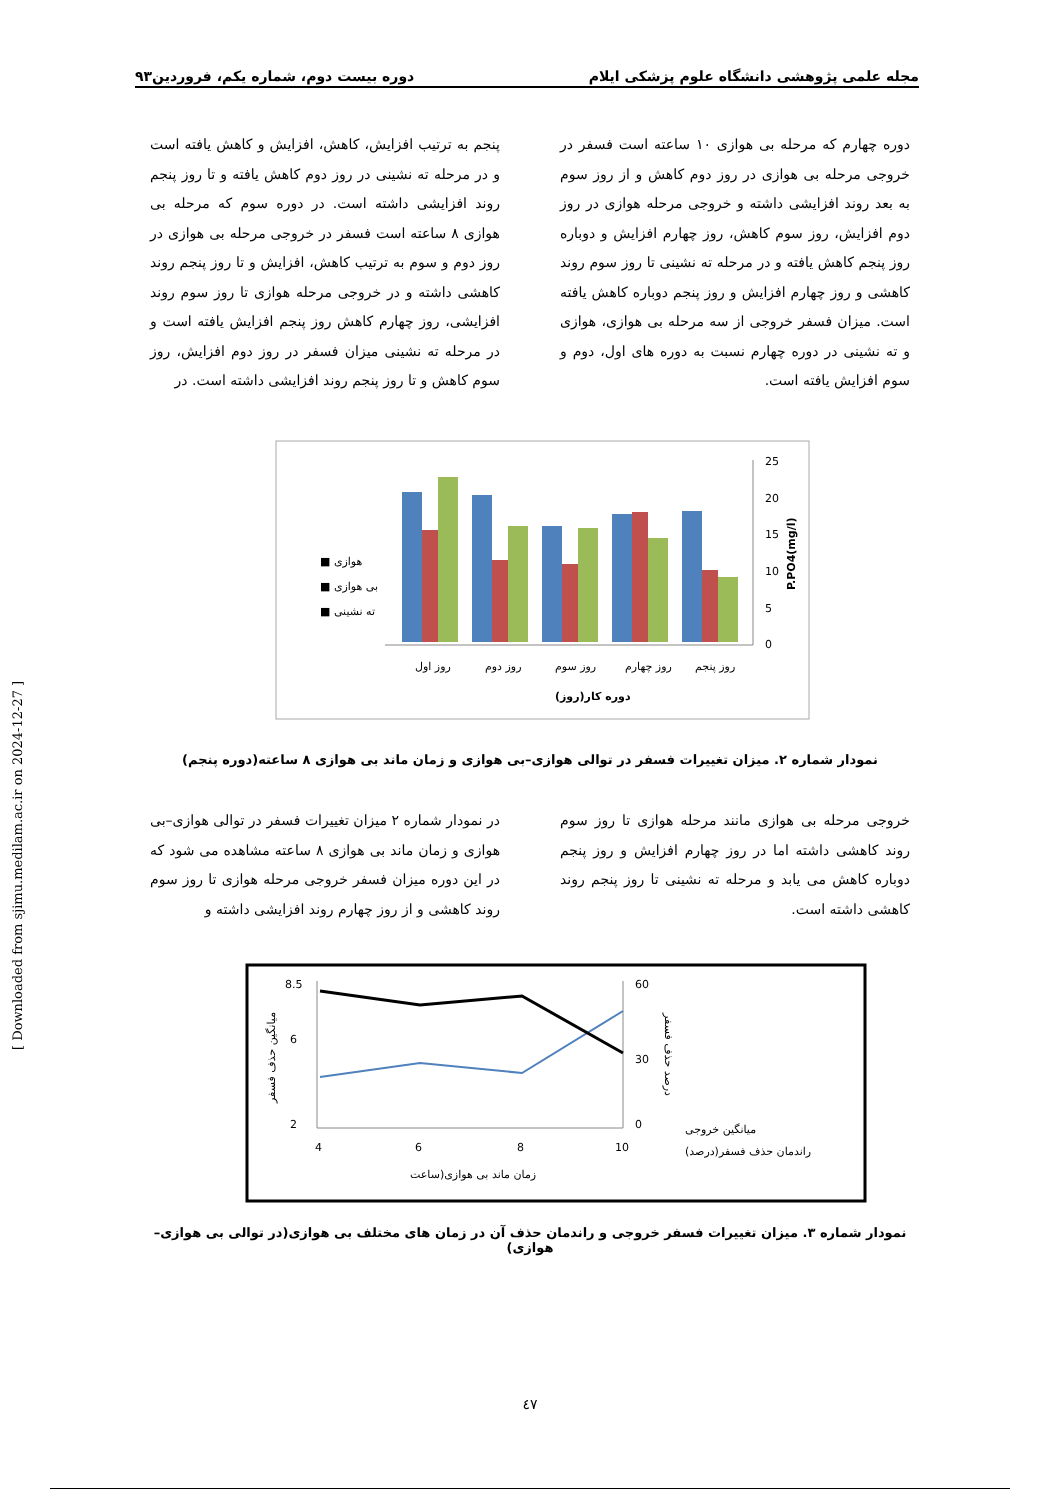مجله علمی پژوهشی دانشگاه علوم پزشکی ایلام دوره بیست دوم، شماره یکم، فروردین۹۳
پنجم به ترتیب افزایش، کاهش، افزایش و کاهش یافته است و در مرحله ته نشینی در روز دوم کاهش یافته و تا روز پنجم روند افزایشی داشته است. در دوره سوم که مرحله بی هوازی ۸ ساعته است فسفر در خروجی مرحله بی هوازی در روز دوم و سوم به ترتیب کاهش، افزایش و تا روز پنجم روند کاهشی داشته و در خروجی مرحله هوازی تا روز سوم روند افزایشی، روز چهارم کاهش روز پنجم افزایش یافته است و در مرحله ته نشینی میزان فسفر در روز دوم افزایش، روز سوم کاهش و تا روز پنجم روند افزایشی داشته است. در
دوره چهارم که مرحله بی هوازی ۱۰ ساعته است فسفر در خروجی مرحله بی هوازی در روز دوم کاهش و از روز سوم به بعد روند افزایشی داشته و خروجی مرحله هوازی در روز دوم افزایش، روز سوم کاهش، روز چهارم افزایش و دوباره روز پنجم کاهش یافته و در مرحله ته نشینی تا روز سوم روند کاهشی و روز چهارم افزایش و روز پنجم دوباره کاهش یافته است. میزان فسفر خروجی از سه مرحله بی هوازی، هوازی و ته نشینی در دوره چهارم نسبت به دوره های اول، دوم و سوم افزایش یافته است.
25
20
15
10
5
0
روز اول
روز دوم
روز سوم
روز چهارم
روز پنجم
دوره کار(روز)
■ هوازی
■ بی هوازی
■ ته نشینی
P.PO4(mg/l)
نمودار شماره ۲. میزان تغییرات فسفر در توالی هوازی–بی هوازی و زمان ماند بی هوازی ۸ ساعته(دوره پنجم)
در نمودار شماره ۲ میزان تغییرات فسفر در توالی هوازی–بی هوازی و زمان ماند بی هوازی ۸ ساعته مشاهده می شود که در این دوره میزان فسفر خروجی مرحله هوازی تا روز سوم روند کاهشی و از روز چهارم روند افزایشی داشته و
خروجی مرحله بی هوازی مانند مرحله هوازی تا روز سوم روند کاهشی داشته اما در روز چهارم افزایش و روز پنجم دوباره کاهش می یابد و مرحله ته نشینی تا روز پنجم روند کاهشی داشته است.
8.5
6
2
60
30
0
4
6
8
10
زمان ماند بی هوازی(ساعت
میانگین خروجی
راندمان حذف فسفر(درصد)
میانگین حذف فسفر
درصد حذف فسفر
نمودار شماره ۳. میزان تغییرات فسفر خروجی و راندمان حذف آن در زمان های مختلف بی هوازی(در توالی بی هوازی–هوازی)
٤٧
[ Downloaded from sjimu.medilam.ac.ir on 2024-12-27 ]